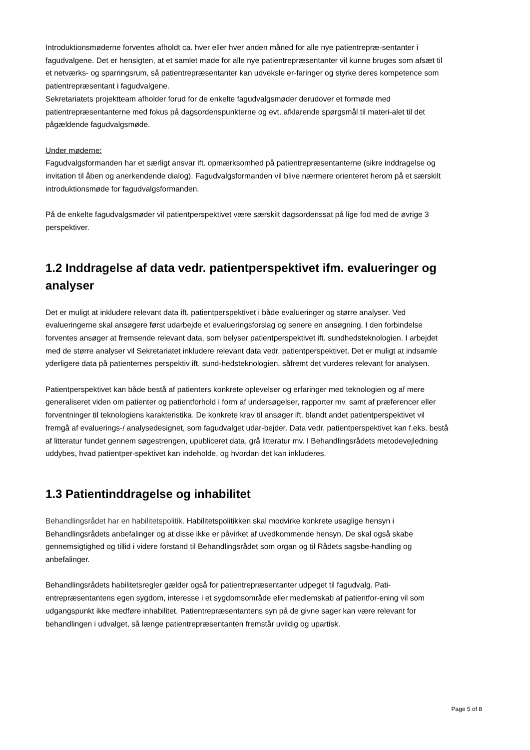Introduktionsmøderne forventes afholdt ca. hver eller hver anden måned for alle nye patientrepræ-sentanter i fagudvalgene. Det er hensigten, at et samlet møde for alle nye patientrepræsentanter vil kunne bruges som afsæt til et netværks- og sparringsrum, så patientrepræsentanter kan udveksle er-faringer og styrke deres kompetence som patientrepræsentant i fagudvalgene.
Sekretariatets projektteam afholder forud for de enkelte fagudvalgsmøder derudover et formøde med patientrepræsentanterne med fokus på dagsordenspunkterne og evt. afklarende spørgsmål til materi-alet til det pågældende fagudvalgsmøde.
Under møderne:
Fagudvalgsformanden har et særligt ansvar ift. opmærksomhed på patientrepræsentanterne (sikre inddragelse og invitation til åben og anerkendende dialog). Fagudvalgsformanden vil blive nærmere orienteret herom på et særskilt introduktionsmøde for fagudvalgsformanden.
På de enkelte fagudvalgsmøder vil patientperspektivet være særskilt dagsordenssat på lige fod med de øvrige 3 perspektiver.
1.2 Inddragelse af data vedr. patientperspektivet ifm. evalueringer og analyser
Det er muligt at inkludere relevant data ift. patientperspektivet i både evalueringer og større analyser. Ved evalueringerne skal ansøgere først udarbejde et evalueringsforslag og senere en ansøgning. I den forbindelse forventes ansøger at fremsende relevant data, som belyser patientperspektivet ift. sundhedsteknologien. I arbejdet med de større analyser vil Sekretariatet inkludere relevant data vedr. patientperspektivet. Det er muligt at indsamle yderligere data på patienternes perspektiv ift. sund-hedsteknologien, såfremt det vurderes relevant for analysen.
Patientperspektivet kan både bestå af patienters konkrete oplevelser og erfaringer med teknologien og af mere generaliseret viden om patienter og patientforhold i form af undersøgelser, rapporter mv. samt af præferencer eller forventninger til teknologiens karakteristika. De konkrete krav til ansøger ift. blandt andet patientperspektivet vil fremgå af evaluerings-/ analysedesignet, som fagudvalget udar-bejder. Data vedr. patientperspektivet kan f.eks. bestå af litteratur fundet gennem søgestrengen, upubliceret data, grå litteratur mv. I Behandlingsrådets metodevejledning uddybes, hvad patientper-spektivet kan indeholde, og hvordan det kan inkluderes.
1.3 Patientinddragelse og inhabilitet
Behandlingsrådet har en habilitetspolitik. Habilitetspolitikken skal modvirke konkrete usaglige hensyn i Behandlingsrådets anbefalinger og at disse ikke er påvirket af uvedkommende hensyn. De skal også skabe gennemsigtighed og tillid i videre forstand til Behandlingsrådet som organ og til Rådets sagsbe-handling og anbefalinger.
Behandlingsrådets habilitetsregler gælder også for patientrepræsentanter udpeget til fagudvalg. Pati-entrepræsentantens egen sygdom, interesse i et sygdomsområde eller medlemskab af patientfor-ening vil som udgangspunkt ikke medføre inhabilitet. Patientrepræsentantens syn på de givne sager kan være relevant for behandlingen i udvalget, så længe patientrepræsentanten fremstår uvildig og upartisk.
Page 5 of 8